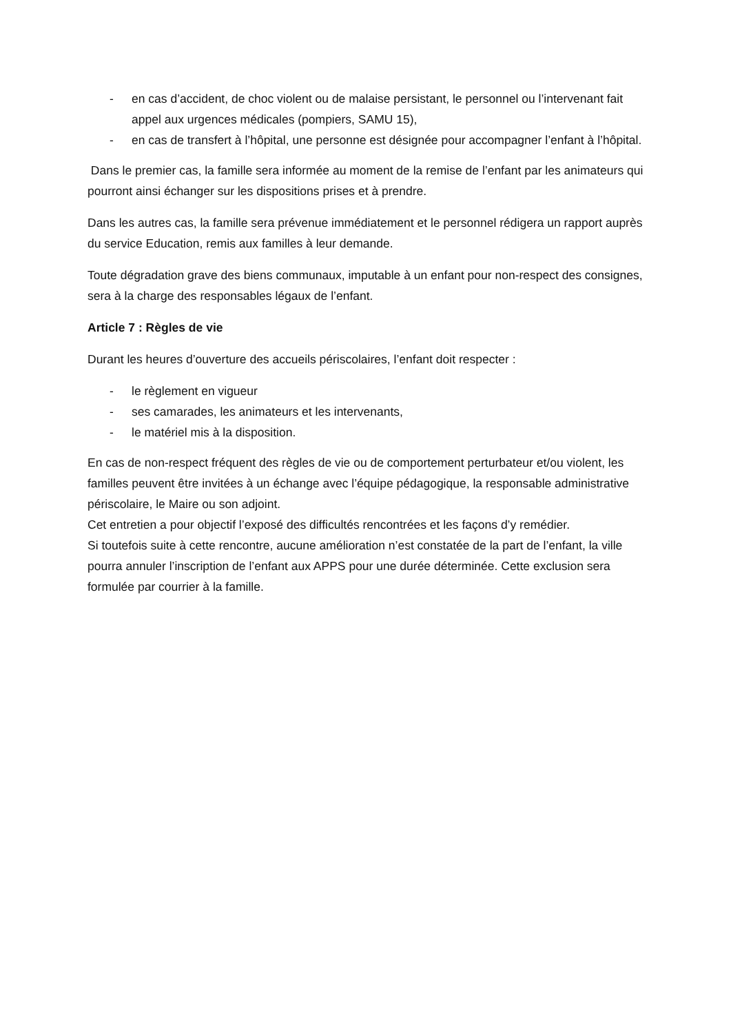- en cas d’accident, de choc violent ou de malaise persistant, le personnel ou l’intervenant fait appel aux urgences médicales (pompiers, SAMU 15),
- en cas de transfert à l’hôpital, une personne est désignée pour accompagner l’enfant à l’hôpital.
Dans le premier cas, la famille sera informée au moment de la remise de l’enfant par les animateurs qui pourront ainsi échanger sur les dispositions prises et à prendre.
Dans les autres cas, la famille sera prévenue immédiatement et le personnel rédigera un rapport auprès du service Education, remis aux familles à leur demande.
Toute dégradation grave des biens communaux, imputable à un enfant pour non-respect des consignes, sera à la charge des responsables légaux de l’enfant.
Article 7 : Règles de vie
Durant les heures d’ouverture des accueils périscolaires, l’enfant doit respecter :
- le règlement en vigueur
- ses camarades, les animateurs et les intervenants,
- le matériel mis à la disposition.
En cas de non-respect fréquent des règles de vie ou de comportement perturbateur et/ou violent, les familles peuvent être invitées à un échange avec l’équipe pédagogique, la responsable administrative périscolaire, le Maire ou son adjoint.
Cet entretien a pour objectif l’exposé des difficultés rencontrées et les façons d’y remédier.
Si toutefois suite à cette rencontre, aucune amélioration n’est constatée de la part de l’enfant, la ville pourra annuler l’inscription de l’enfant aux APPS pour une durée déterminée. Cette exclusion sera formulée par courrier à la famille.